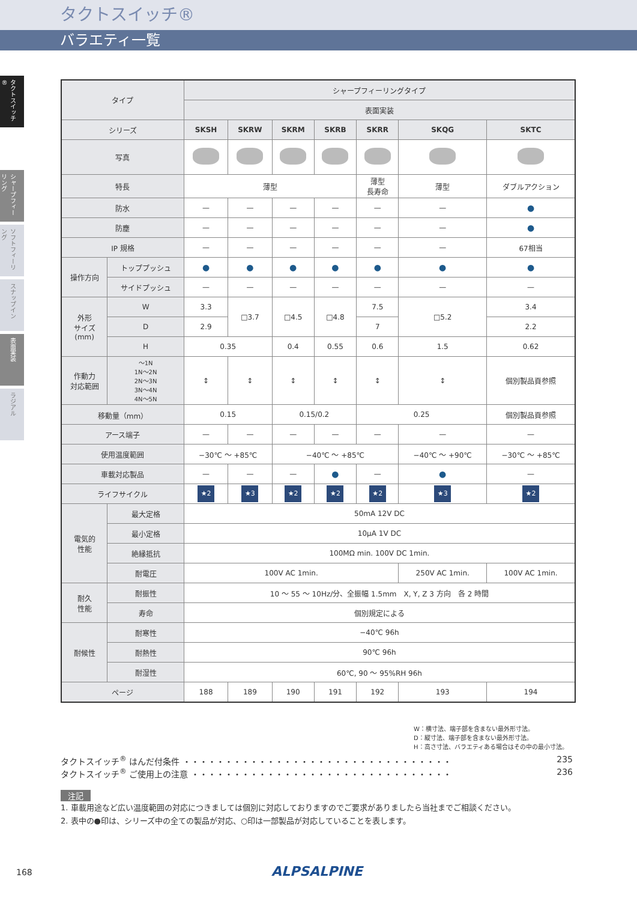タクトスイッチ®
バラエティ一覧
タクトスイッチ®
シャープフィーリング
ソフトフィーリング
スナップイン
表面実装
ラジアル
| タイプ | | シャープフィーリングタイプ | | | | | | |
| --- | --- | --- | --- | --- | --- | --- | --- | --- |
| | | 表面実装 | | | | | | |
| シリーズ | | SKSH | SKRW | SKRM | SKRB | SKRR | SKQG | SKTC |
| 写真 | | | | | | | | |
| 特長 | | 薄型 | | | | 薄型 長寿命 | 薄型 | ダブルアクション |
| 防水 | | — | — | — | — | — | — | ● |
| 防塵 | | — | — | — | — | — | — | ● |
| IP 規格 | | — | — | — | — | — | — | 67相当 |
| 操作方向 | トッププッシュ | ● | ● | ● | ● | ● | ● | ● |
| | サイドプッシュ | — | — | — | — | — | — | — |
| 外形 サイズ (mm) | W | 3.3 | □3.7 | □4.5 | □4.8 | 7.5 | □5.2 | 3.4 |
| | D | 2.9 | | | | 7 | | 2.2 |
| | H | 0.35 | | 0.4 | 0.55 | 0.6 | 1.5 | 0.62 |
| 作動力 対応範囲 | ～1N 1N～2N 2N～3N 3N～4N 4N～5N | ↕ | ↕ | ↕ | ↕ | ↕ | ↕ | 個別製品頁参照 |
| 移動量（mm） | | 0.15 | | 0.15/0.2 | | 0.25 | | 個別製品頁参照 |
| アース端子 | | — | — | — | — | — | — | — |
| 使用温度範囲 | | −30℃ ～ +85℃ | | −40℃ ～ +85℃ | | | −40℃ ～ +90℃ | −30℃ ～ +85℃ |
| 車載対応製品 | | — | — | — | ● | — | ● | — |
| ライフサイクル | | ★2 | ★3 | ★2 | ★2 | ★2 | ★3 | ★2 |
| 電気的 性能 | 最大定格 | 50mA 12V DC | | | | | | |
| | 最小定格 | 10μA 1V DC | | | | | | |
| | 絶縁抵抗 | 100MΩ min. 100V DC 1min. | | | | | | |
| | 耐電圧 | 100V AC 1min. | | | | | 250V AC 1min. | 100V AC 1min. |
| 耐久 性能 | 耐振性 | 10 ～ 55 ～ 10Hz/分、全振幅 1.5mm X, Y, Z 3 方向 各 2 時間 | | | | | | |
| | 寿命 | 個別規定による | | | | | | |
| 耐候性 | 耐寒性 | −40℃ 96h | | | | | | |
| | 耐熱性 | 90℃ 96h | | | | | | |
| | 耐湿性 | 60℃, 90 ～ 95%RH 96h | | | | | | |
| ページ | | 188 | 189 | 190 | 191 | 192 | 193 | 194 |
W：横寸法、端子部を含まない最外形寸法。
D：縦寸法、端子部を含まない最外形寸法。
H：高さ寸法、バラエティある場合はその中の最小寸法。
タクトスイッチ<sup>®</sup> はんだ付条件 ・・・・・・・・・・・・・・・・・・・・・・・・・・・・・・・・ 235
タクトスイッチ<sup>®</sup> ご使用上の注意 ・・・・・・・・・・・・・・・・・・・・・・・・・・・・・・・ 236
注記
1. 車載用途など広い温度範囲の対応につきましては個別に対応しておりますのでご要求がありましたら当社までご相談ください。
2. 表中の●印は、シリーズ中の全ての製品が対応、○印は一部製品が対応していることを表します。
168 ALPSALPINE